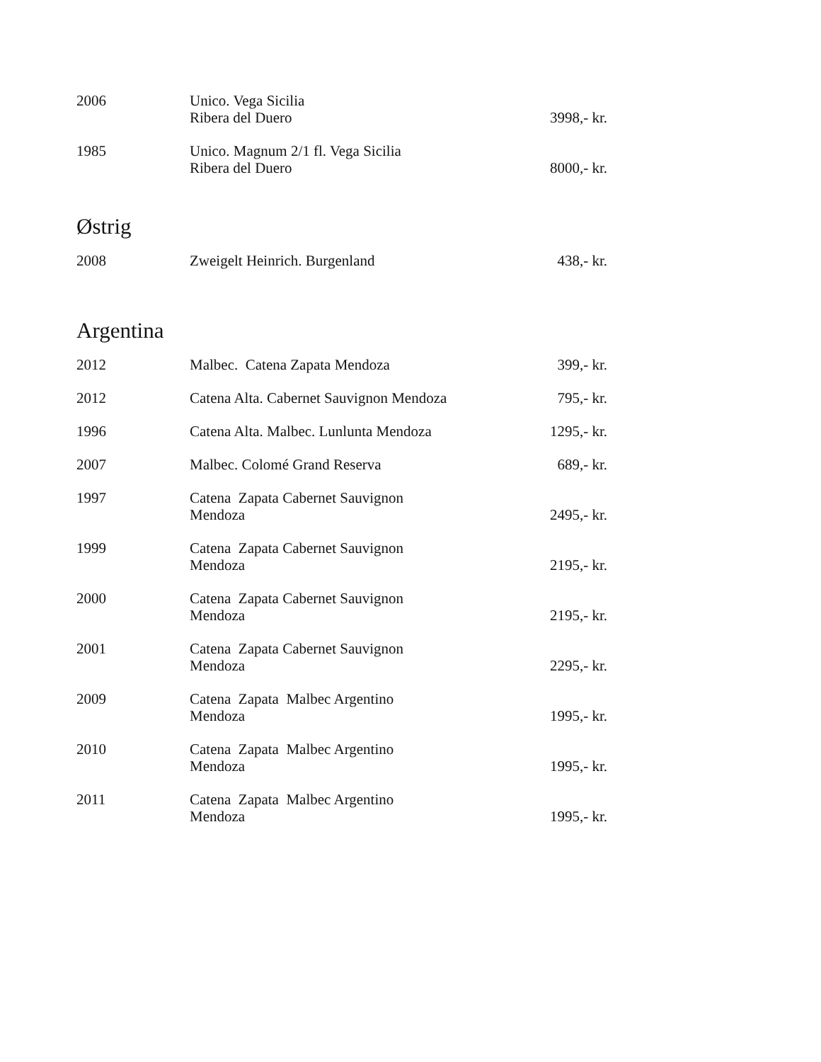| 2006 | Unico. Vega Sicilia Ribera del Duero | 3998,- kr. |
| 1985 | Unico. Magnum 2/1 fl. Vega Sicilia Ribera del Duero | 8000,- kr. |
Østrig
| 2008 | Zweigelt Heinrich. Burgenland | 438,- kr. |
Argentina
| 2012 | Malbec. Catena Zapata Mendoza | 399,- kr. |
| 2012 | Catena Alta. Cabernet Sauvignon Mendoza | 795,- kr. |
| 1996 | Catena Alta. Malbec. Lunlunta Mendoza | 1295,- kr. |
| 2007 | Malbec. Colomé Grand Reserva | 689,- kr. |
| 1997 | Catena Zapata Cabernet Sauvignon Mendoza | 2495,- kr. |
| 1999 | Catena Zapata Cabernet Sauvignon Mendoza | 2195,- kr. |
| 2000 | Catena Zapata Cabernet Sauvignon Mendoza | 2195,- kr. |
| 2001 | Catena Zapata Cabernet Sauvignon Mendoza | 2295,- kr. |
| 2009 | Catena Zapata Malbec Argentino Mendoza | 1995,- kr. |
| 2010 | Catena Zapata Malbec Argentino Mendoza | 1995,- kr. |
| 2011 | Catena Zapata Malbec Argentino Mendoza | 1995,- kr. |